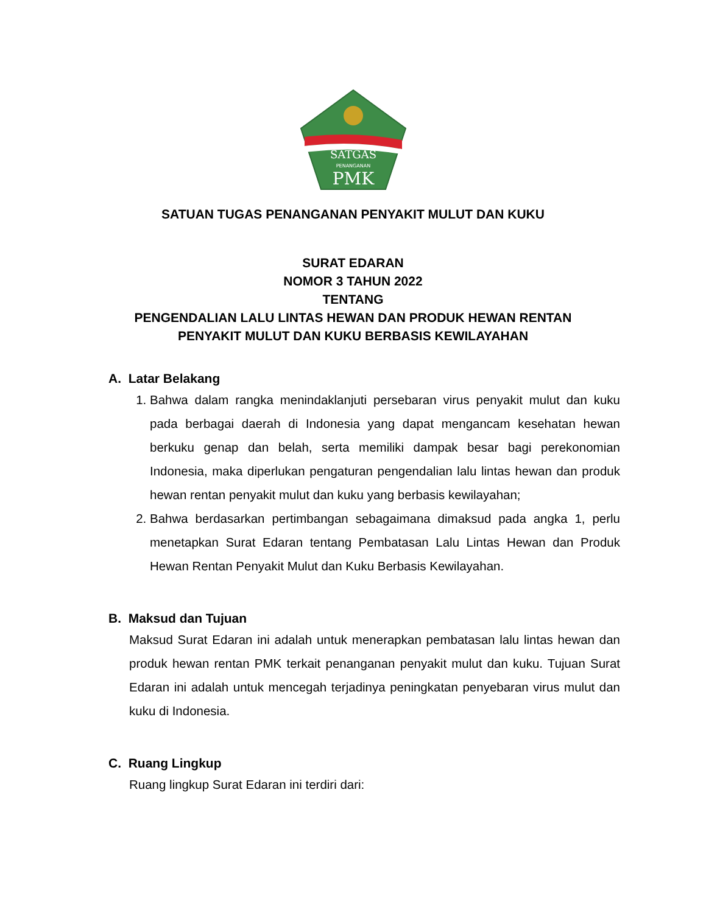SATGAS
PENANGANAN
PMK
SATUAN TUGAS PENANGANAN PENYAKIT MULUT DAN KUKU
SURAT EDARAN
NOMOR 3 TAHUN 2022
TENTANG
PENGENDALIAN LALU LINTAS HEWAN DAN PRODUK HEWAN RENTAN
PENYAKIT MULUT DAN KUKU BERBASIS KEWILAYAHAN
A. Latar Belakang
1. Bahwa dalam rangka menindaklanjuti persebaran virus penyakit mulut dan kuku pada berbagai daerah di Indonesia yang dapat mengancam kesehatan hewan berkuku genap dan belah, serta memiliki dampak besar bagi perekonomian Indonesia, maka diperlukan pengaturan pengendalian lalu lintas hewan dan produk hewan rentan penyakit mulut dan kuku yang berbasis kewilayahan;
2. Bahwa berdasarkan pertimbangan sebagaimana dimaksud pada angka 1, perlu menetapkan Surat Edaran tentang Pembatasan Lalu Lintas Hewan dan Produk Hewan Rentan Penyakit Mulut dan Kuku Berbasis Kewilayahan.
B. Maksud dan Tujuan
Maksud Surat Edaran ini adalah untuk menerapkan pembatasan lalu lintas hewan dan produk hewan rentan PMK terkait penanganan penyakit mulut dan kuku. Tujuan Surat Edaran ini adalah untuk mencegah terjadinya peningkatan penyebaran virus mulut dan kuku di Indonesia.
C. Ruang Lingkup
Ruang lingkup Surat Edaran ini terdiri dari: